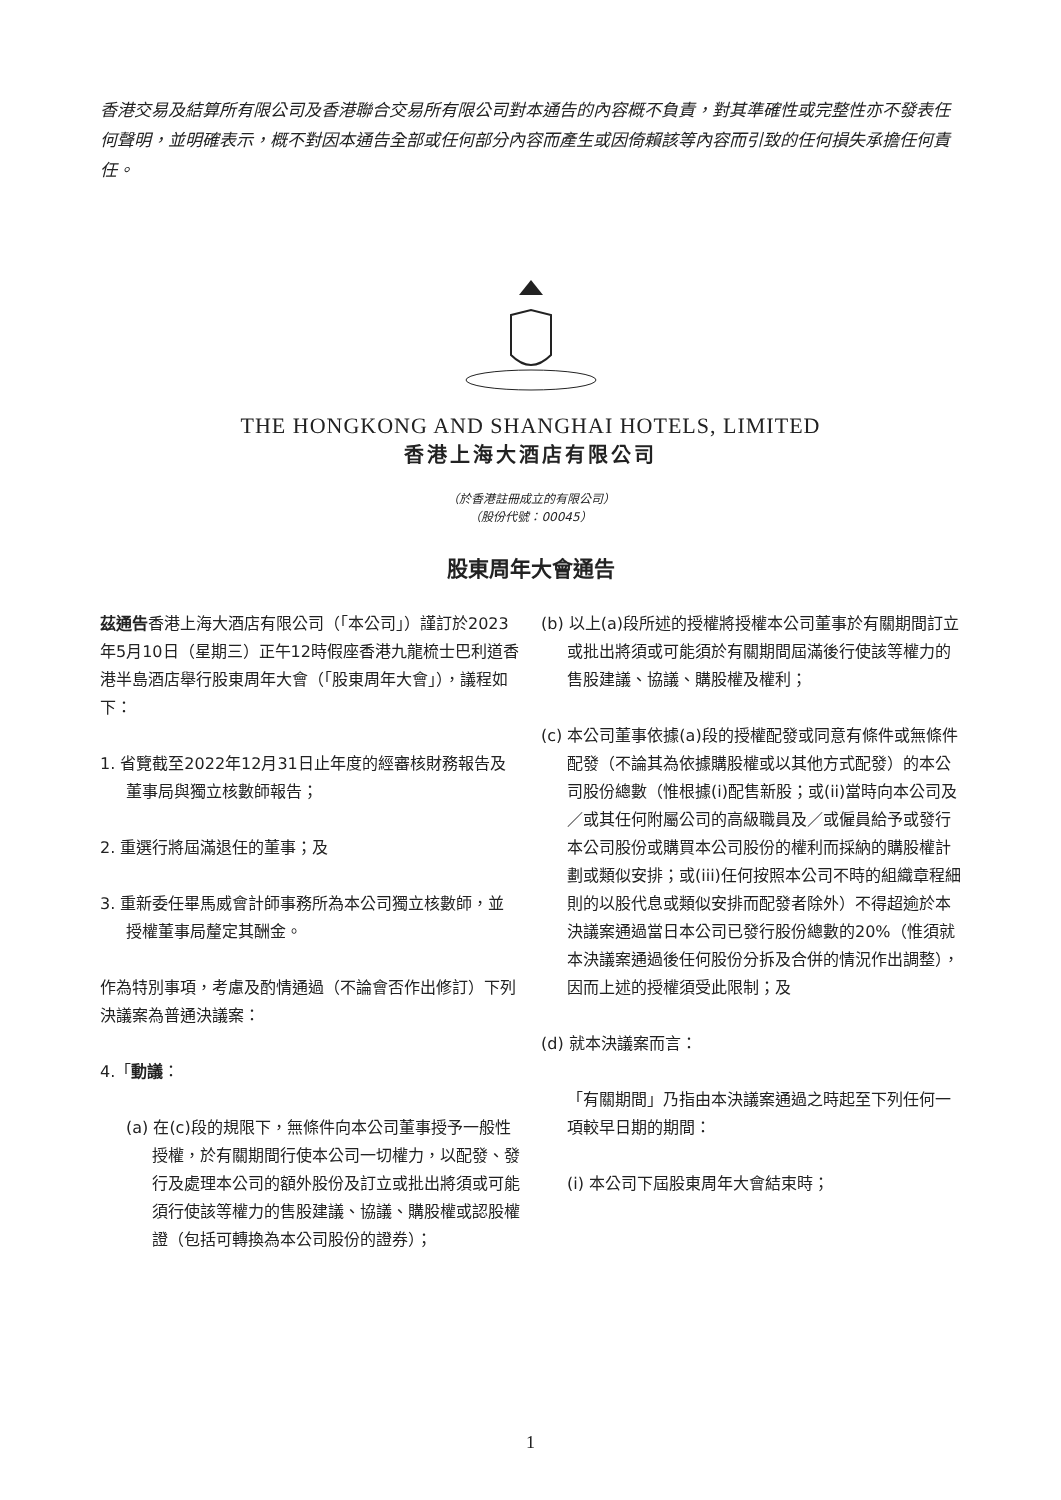香港交易及結算所有限公司及香港聯合交易所有限公司對本通告的內容概不負責，對其準確性或完整性亦不發表任何聲明，並明確表示，概不對因本通告全部或任何部分內容而產生或因倚賴該等內容而引致的任何損失承擔任何責任。
THE HONGKONG AND SHANGHAI HOTELS, LIMITED
香港上海大酒店有限公司
（於香港註冊成立的有限公司）
（股份代號：00045）
股東周年大會通告
茲通告香港上海大酒店有限公司（「本公司」）謹訂於2023年5月10日（星期三）正午12時假座香港九龍梳士巴利道香港半島酒店舉行股東周年大會（「股東周年大會」），議程如下：
1. 省覽截至2022年12月31日止年度的經審核財務報告及董事局與獨立核數師報告；
2. 重選行將屆滿退任的董事；及
3. 重新委任畢馬威會計師事務所為本公司獨立核數師，並授權董事局釐定其酬金。
作為特別事項，考慮及酌情通過（不論會否作出修訂）下列決議案為普通決議案：
4.「動議：
(a) 在(c)段的規限下，無條件向本公司董事授予一般性授權，於有關期間行使本公司一切權力，以配發、發行及處理本公司的額外股份及訂立或批出將須或可能須行使該等權力的售股建議、協議、購股權或認股權證（包括可轉換為本公司股份的證券）；
(b) 以上(a)段所述的授權將授權本公司董事於有關期間訂立或批出將須或可能須於有關期間屆滿後行使該等權力的售股建議、協議、購股權及權利；
(c) 本公司董事依據(a)段的授權配發或同意有條件或無條件配發（不論其為依據購股權或以其他方式配發）的本公司股份總數（惟根據(i)配售新股；或(ii)當時向本公司及／或其任何附屬公司的高級職員及／或僱員給予或發行本公司股份或購買本公司股份的權利而採納的購股權計劃或類似安排；或(iii)任何按照本公司不時的組織章程細則的以股代息或類似安排而配發者除外）不得超逾於本決議案通過當日本公司已發行股份總數的20%（惟須就本決議案通過後任何股份分拆及合併的情況作出調整），因而上述的授權須受此限制；及
(d) 就本決議案而言：
「有關期間」乃指由本決議案通過之時起至下列任何一項較早日期的期間：
(i) 本公司下屆股東周年大會結束時；
1